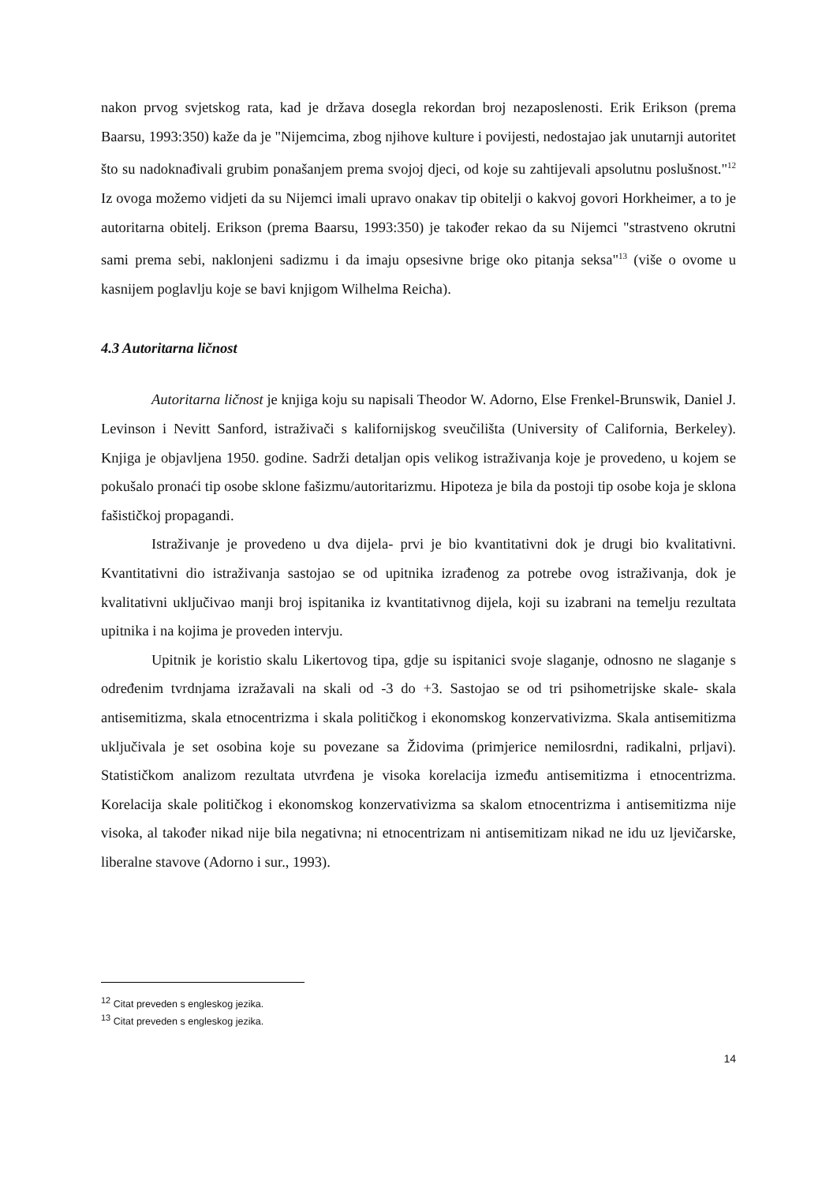nakon prvog svjetskog rata, kad je država dosegla rekordan broj nezaposlenosti. Erik Erikson (prema Baarsu, 1993:350) kaže da je "Nijemcima, zbog njihove kulture i povijesti, nedostajao jak unutarnji autoritet što su nadoknađivali grubim ponašanjem prema svojoj djeci, od koje su zahtijevali apsolutnu poslušnost."<sup>12</sup> Iz ovoga možemo vidjeti da su Nijemci imali upravo onakav tip obitelji o kakvoj govori Horkheimer, a to je autoritarna obitelj. Erikson (prema Baarsu, 1993:350) je također rekao da su Nijemci "strastveno okrutni sami prema sebi, naklonjeni sadizmu i da imaju opsesivne brige oko pitanja seksa"<sup>13</sup> (više o ovome u kasnijem poglavlju koje se bavi knjigom Wilhelma Reicha).
4.3 Autoritarna ličnost
Autoritarna ličnost je knjiga koju su napisali Theodor W. Adorno, Else Frenkel-Brunswik, Daniel J. Levinson i Nevitt Sanford, istraživači s kalifornijskog sveučilišta (University of California, Berkeley). Knjiga je objavljena 1950. godine. Sadrži detaljan opis velikog istraživanja koje je provedeno, u kojem se pokušalo pronaći tip osobe sklone fašizmu/autoritarizmu. Hipoteza je bila da postoji tip osobe koja je sklona fašističkoj propagandi.
Istraživanje je provedeno u dva dijela- prvi je bio kvantitativni dok je drugi bio kvalitativni. Kvantitativni dio istraživanja sastojao se od upitnika izrađenog za potrebe ovog istraživanja, dok je kvalitativni uključivao manji broj ispitanika iz kvantitativnog dijela, koji su izabrani na temelju rezultata upitnika i na kojima je proveden intervju.
Upitnik je koristio skalu Likertovog tipa, gdje su ispitanici svoje slaganje, odnosno ne slaganje s određenim tvrdnjama izražavali na skali od -3 do +3. Sastojao se od tri psihometrijske skale- skala antisemitizma, skala etnocentrizma i skala političkog i ekonomskog konzervativizma. Skala antisemitizma uključivala je set osobina koje su povezane sa Židovima (primjerice nemilosrdni, radikalni, prljavi). Statističkom analizom rezultata utvrđena je visoka korelacija između antisemitizma i etnocentrizma. Korelacija skale političkog i ekonomskog konzervativizma sa skalom etnocentrizma i antisemitizma nije visoka, al također nikad nije bila negativna; ni etnocentrizam ni antisemitizam nikad ne idu uz ljevičarske, liberalne stavove (Adorno i sur., 1993).
<sup>12</sup> Citat preveden s engleskog jezika.
<sup>13</sup> Citat preveden s engleskog jezika.
14